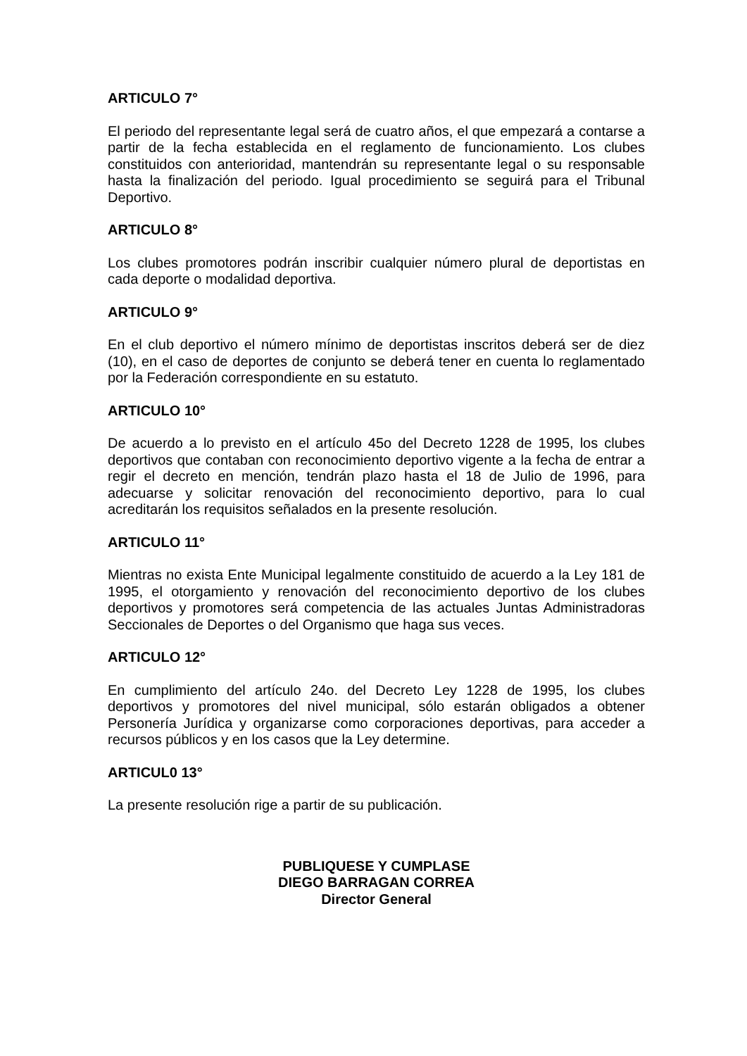ARTICULO 7°
El periodo del representante legal será de cuatro años, el que empezará a contarse a partir de la fecha establecida en el reglamento de funcionamiento. Los clubes constituidos con anterioridad, mantendrán su representante legal o su responsable hasta la finalización del periodo. Igual procedimiento se seguirá para el Tribunal Deportivo.
ARTICULO 8°
Los clubes promotores podrán inscribir cualquier número plural de deportistas en cada deporte o modalidad deportiva.
ARTICULO 9°
En el club deportivo el número mínimo de deportistas inscritos deberá ser de diez (10), en el caso de deportes de conjunto se deberá tener en cuenta lo reglamentado por la Federación correspondiente en su estatuto.
ARTICULO 10°
De acuerdo a lo previsto en el artículo 45o del Decreto 1228 de 1995, los clubes deportivos que contaban con reconocimiento deportivo vigente a la fecha de entrar a regir el decreto en mención, tendrán plazo hasta el 18 de Julio de 1996, para adecuarse y solicitar renovación del reconocimiento deportivo, para lo cual acreditarán los requisitos señalados en la presente resolución.
ARTICULO 11°
Mientras no exista Ente Municipal legalmente constituido de acuerdo a la Ley 181 de 1995, el otorgamiento y renovación del reconocimiento deportivo de los clubes deportivos y promotores será competencia de las actuales Juntas Administradoras Seccionales de Deportes o del Organismo que haga sus veces.
ARTICULO 12°
En cumplimiento del artículo 24o. del Decreto Ley 1228 de 1995, los clubes deportivos y promotores del nivel municipal, sólo estarán obligados a obtener Personería Jurídica y organizarse como corporaciones deportivas, para acceder a recursos públicos y en los casos que la Ley determine.
ARTICUL0 13°
La presente resolución rige a partir de su publicación.
PUBLIQUESE Y CUMPLASE
DIEGO BARRAGAN CORREA
Director General